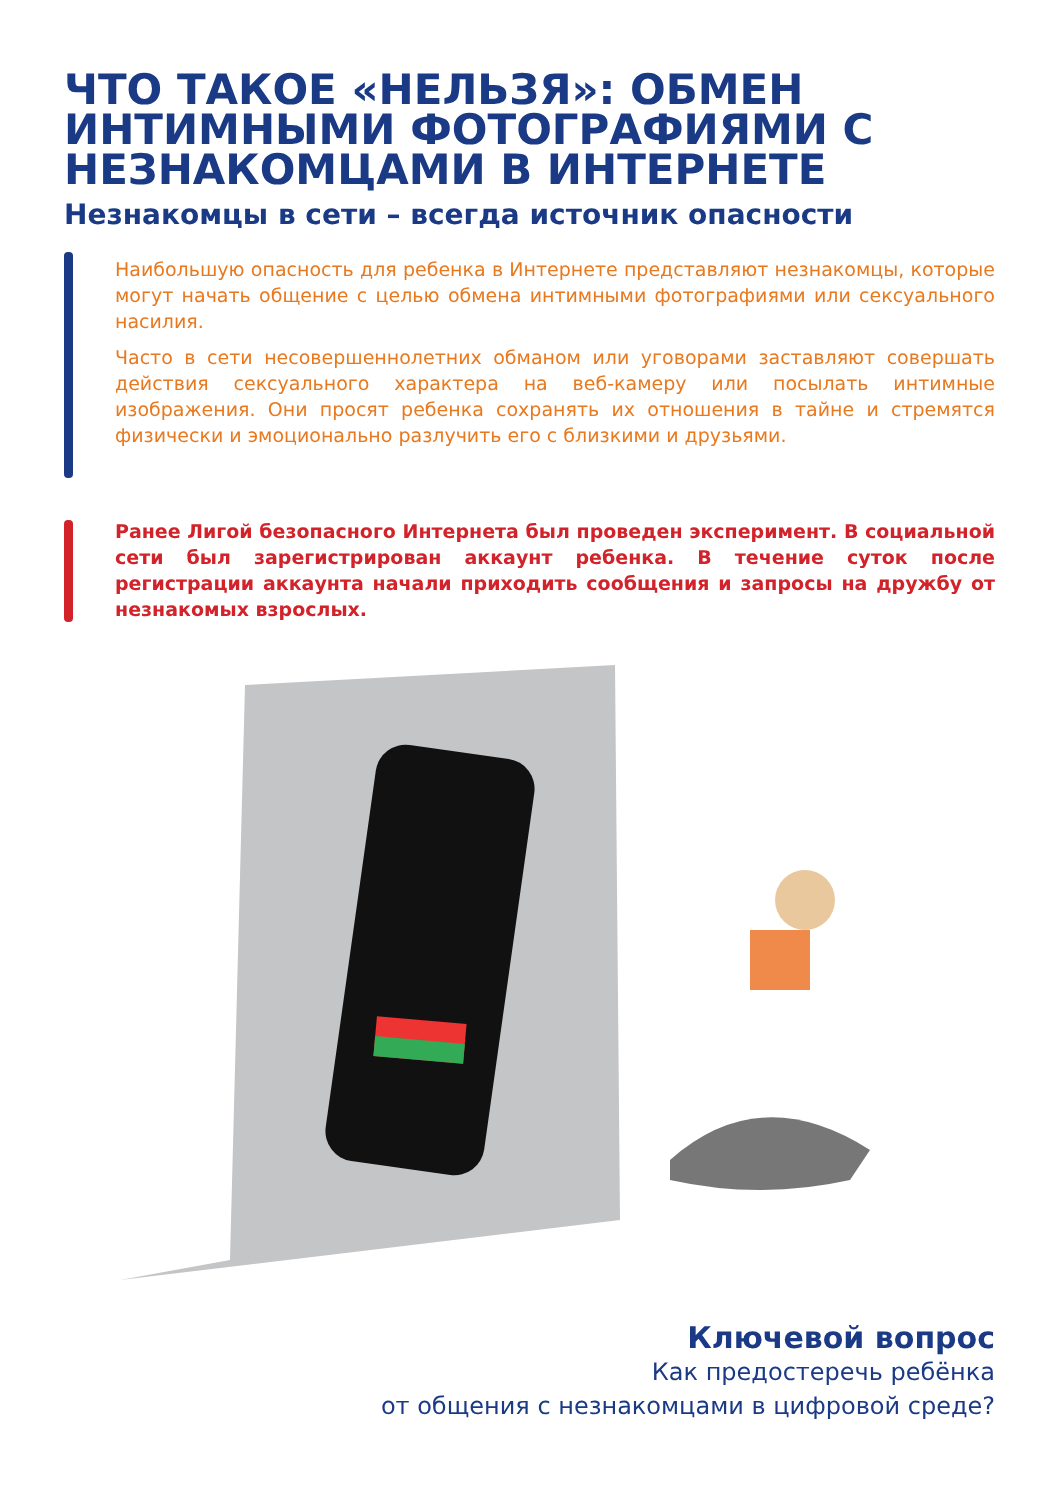ЧТО ТАКОЕ «НЕЛЬЗЯ»: ОБМЕН ИНТИМНЫМИ ФОТОГРАФИЯМИ С НЕЗНАКОМЦАМИ В ИНТЕРНЕТЕ
Незнакомцы в сети – всегда источник опасности
Наибольшую опасность для ребенка в Интернете представляют незнакомцы, которые могут начать общение с целью обмена интимными фотографиями или сексуального насилия.
Часто в сети несовершеннолетних обманом или уговорами заставляют совершать действия сексуального характера на веб-камеру или посылать интимные изображения. Они просят ребенка сохранять их отношения в тайне и стремятся физически и эмоционально разлучить его с близкими и друзьями.
Ранее Лигой безопасного Интернета был проведен эксперимент. В социальной сети был зарегистрирован аккаунт ребенка. В течение суток после регистрации аккаунта начали приходить сообщения и запросы на дружбу от незнакомых взрослых.
Ключевой вопрос
Как предостеречь ребёнка
от общения с незнакомцами в цифровой среде?